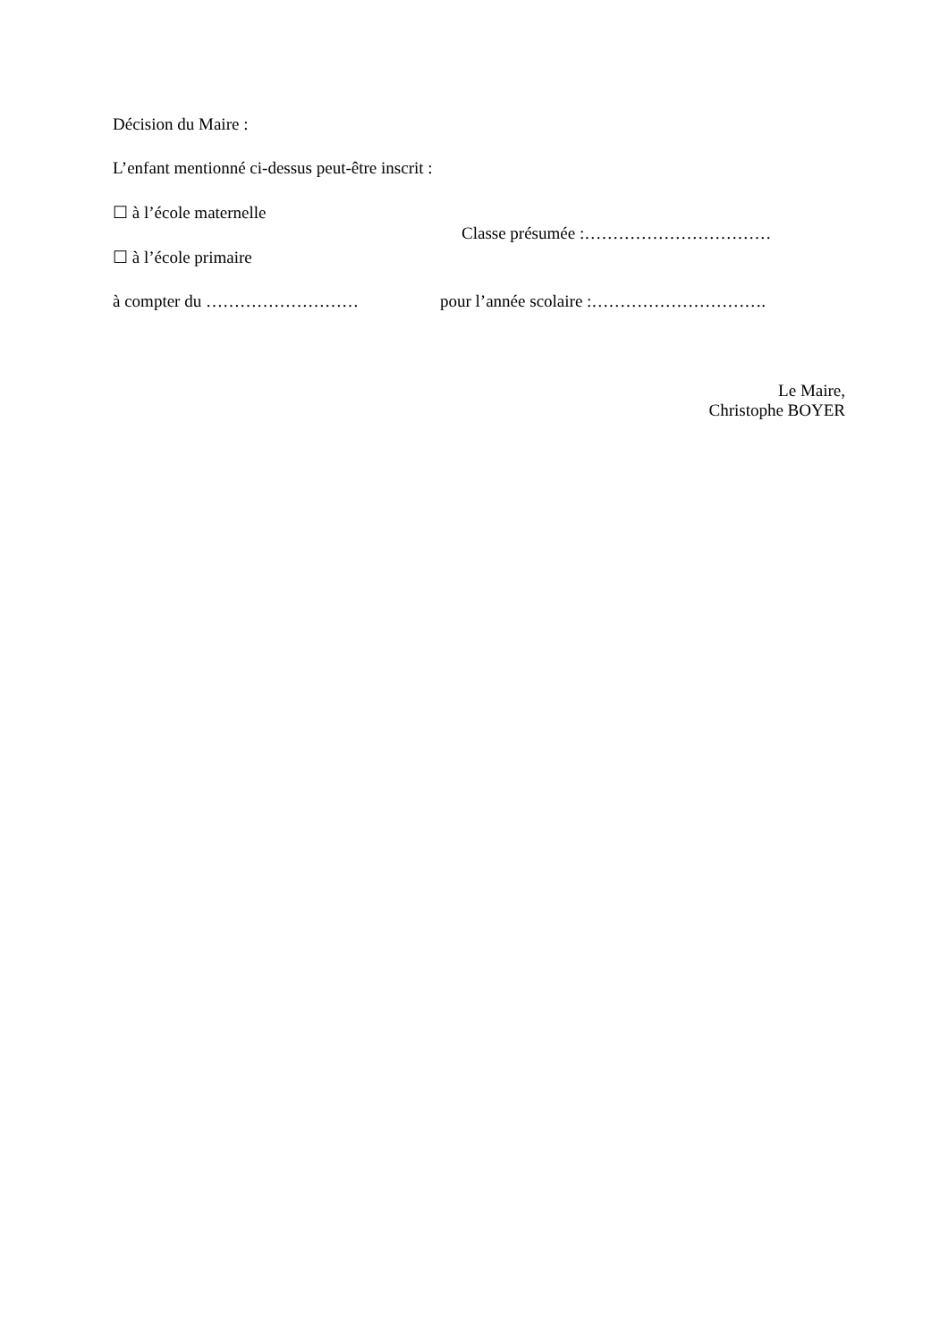Décision du Maire :
L’enfant mentionné ci-dessus peut-être inscrit :
☐ à l’école maternelle
☐ à l’école primaire
Classe présumée :……………………………
à compter du ……………………… pour l’année scolaire :………………………….
Le Maire,
Christophe BOYER